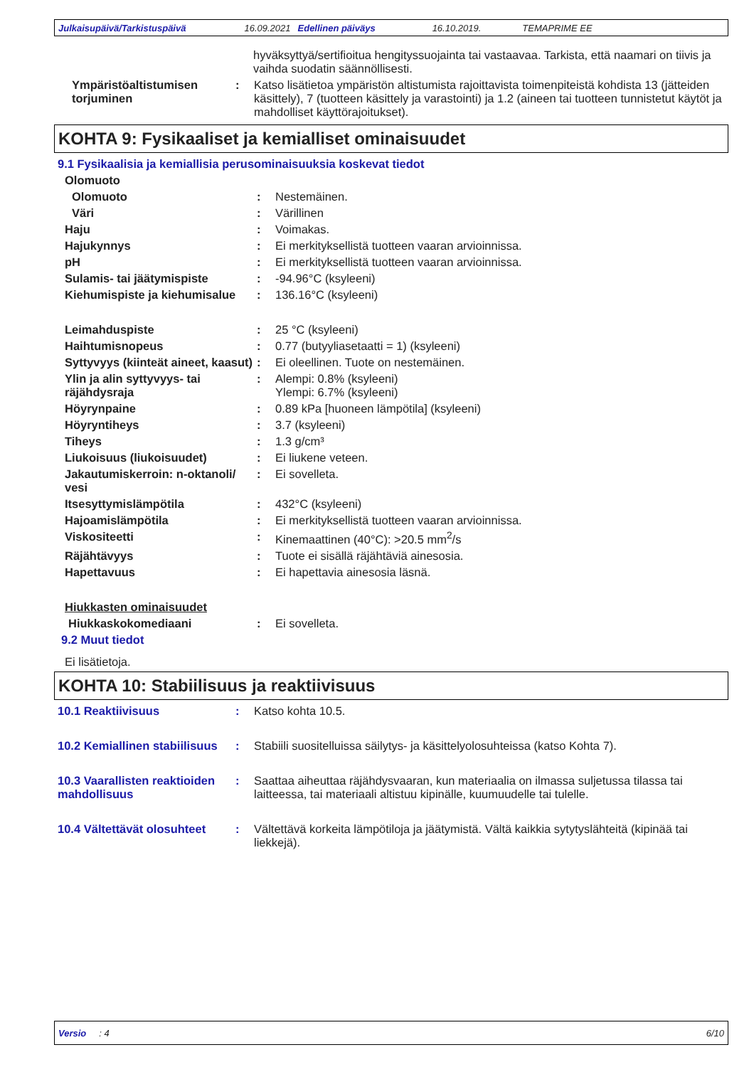Julkaisupäivä/Tarkistuspäivä 16.09.2021 Edellinen päiväys 16.10.2019. TEMAPRIME EE
hyväksyttyä/sertifioitua hengityssuojainta tai vastaavaa. Tarkista, että naamari on tiivis ja vaihda suodatin säännöllisesti.
Ympäristöaltistumisen torjuminen
: Katso lisätietoa ympäristön altistumista rajoittavista toimenpiteistä kohdista 13 (jätteiden käsittely), 7 (tuotteen käsittely ja varastointi) ja 1.2 (aineen tai tuotteen tunnistetut käytöt ja mahdolliset käyttörajoitukset).
KOHTA 9: Fysikaaliset ja kemialliset ominaisuudet
9.1 Fysikaalisia ja kemiallisia perusominaisuuksia koskevat tiedot
Olomuoto
Olomuoto : Nestemäinen.
Väri : Värillinen
Haju : Voimakas.
Hajukynnys : Ei merkityksellistä tuotteen vaaran arvioinnissa.
pH : Ei merkityksellistä tuotteen vaaran arvioinnissa.
Sulamis- tai jäätymispiste : -94.96°C (ksyleeni)
Kiehumispiste ja kiehumisalue
: 136.16°C (ksyleeni)
Leimahduspiste : 25 °C (ksyleeni)
Haihtumisnopeus : 0.77 (butyyliasetaatti = 1) (ksyleeni)
Syttyvyys (kiinteät aineet, kaasut)
: Ei oleellinen. Tuote on nestemäinen.
Ylin ja alin syttyvyys- tai räjähdysraja
: Alempi: 0.8% (ksyleeni)
Ylempi: 6.7% (ksyleeni)
Höyrynpaine : 0.89 kPa [huoneen lämpötila] (ksyleeni)
Höyryntiheys : 3.7 (ksyleeni)
Tiheys : 1.3 g/cm³
Liukoisuus (liukoisuudet) : Ei liukene veteen.
Jakautumiskerroin: n-oktanoli/ vesi
: Ei sovelleta.
Itsesyttymislämpötila : 432°C (ksyleeni)
Hajoamislämpötila : Ei merkityksellistä tuotteen vaaran arvioinnissa.
Viskositeetti : Kinemaattinen (40°C): >20.5 mm<sup>2</sup>/s
Räjähtävyys : Tuote ei sisällä räjähtäviä ainesosia.
Hapettavuus : Ei hapettavia ainesosia läsnä.
Hiukkasten ominaisuudet
Hiukkaskokomediaani : Ei sovelleta.
9.2 Muut tiedot
Ei lisätietoja.
KOHTA 10: Stabiilisuus ja reaktiivisuus
10.1 Reaktiivisuus : Katso kohta 10.5.
10.2 Kemiallinen stabiilisuus
: Stabiili suositelluissa säilytys- ja käsittelyolosuhteissa (katso Kohta 7).
10.3 Vaarallisten reaktioiden mahdollisuus
: Saattaa aiheuttaa räjähdysvaaran, kun materiaalia on ilmassa suljetussa tilassa tai laitteessa, tai materiaali altistuu kipinälle, kuumuudelle tai tulelle.
10.4 Vältettävät olosuhteet
: Vältettävä korkeita lämpötiloja ja jäätymistä. Vältä kaikkia sytytyslähteitä (kipinää tai liekkejä).
Versio : 4 6/10